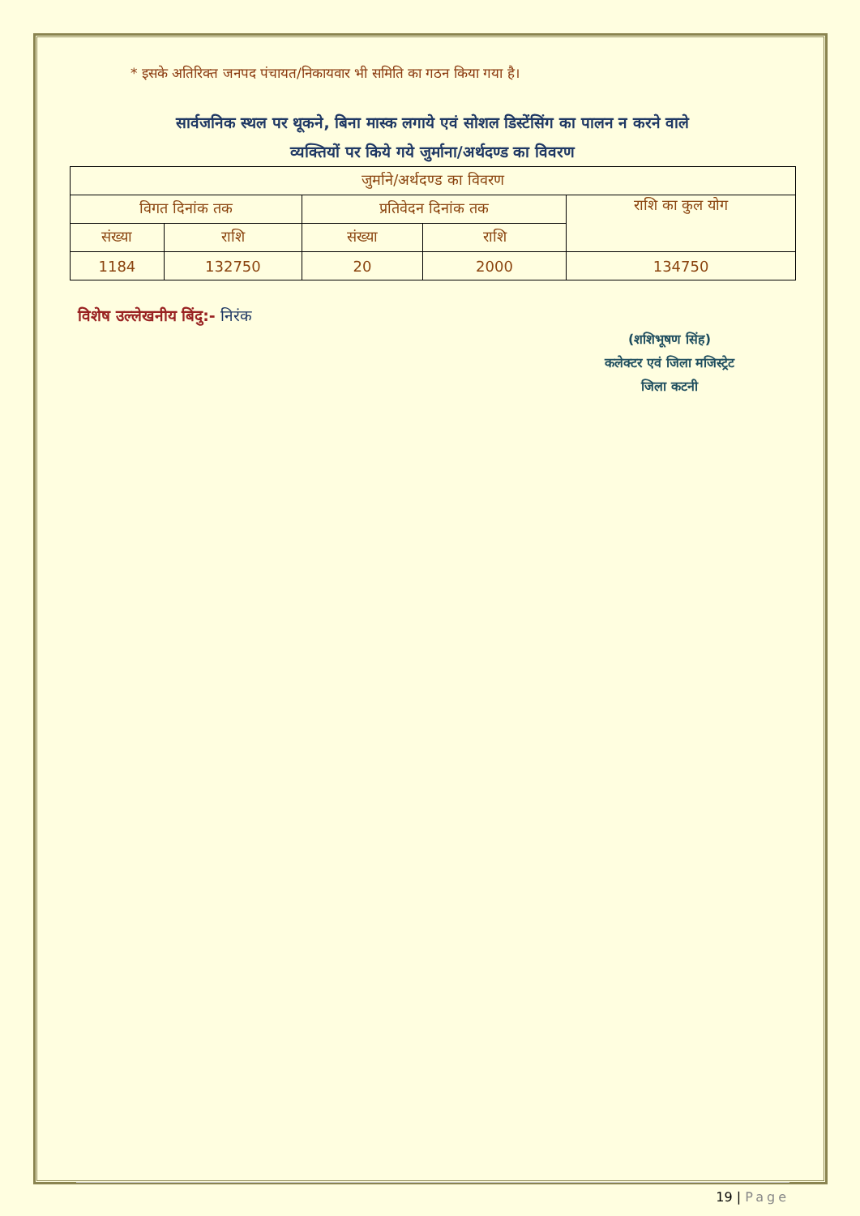* इसके अतिरिक्त जनपद पंचायत/निकायवार भी समिति का गठन किया गया है।
सार्वजनिक स्थल पर थूकने, बिना मास्क लगाये एवं सोशल डिस्टेंसिंग का पालन न करने वाले
व्यक्तियों पर किये गये जुर्माना/अर्थदण्ड का विवरण
| जुर्माने/अर्थदण्ड का विवरण | | | | |
| विगत दिनांक तक | | प्रतिवेदन दिनांक तक | | राशि का कुल योग |
| संख्या | राशि | संख्या | राशि | |
| 1184 | 132750 | 20 | 2000 | 134750 |
विशेष उल्लेखनीय बिंदु:- निरंक
(शशिभूषण सिंह)
कलेक्टर एवं जिला मजिस्ट्रेट
जिला कटनी
19 | Page